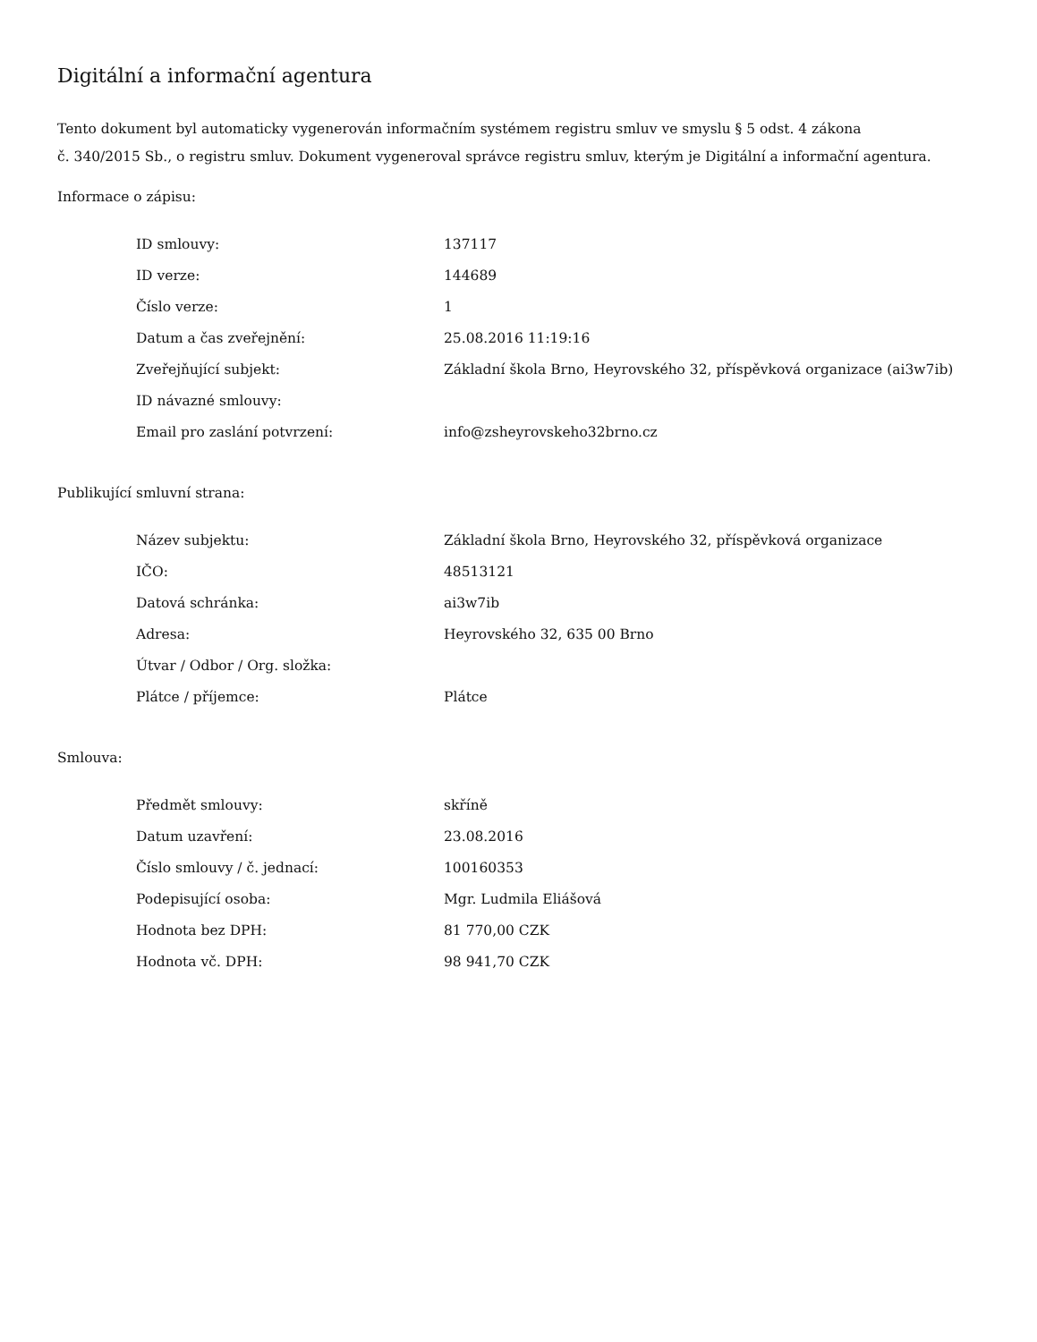Digitální a informační agentura
Tento dokument byl automaticky vygenerován informačním systémem registru smluv ve smyslu § 5 odst. 4 zákona
č. 340/2015 Sb., o registru smluv. Dokument vygeneroval správce registru smluv, kterým je Digitální a informační agentura.
Informace o zápisu:
| ID smlouvy: | 137117 |
| ID verze: | 144689 |
| Číslo verze: | 1 |
| Datum a čas zveřejnění: | 25.08.2016 11:19:16 |
| Zveřejňující subjekt: | Základní škola Brno, Heyrovského 32, příspěvková organizace (ai3w7ib) |
| ID návazné smlouvy: | |
| Email pro zaslání potvrzení: | info@zsheyrovskeho32brno.cz |
Publikující smluvní strana:
| Název subjektu: | Základní škola Brno, Heyrovského 32, příspěvková organizace |
| IČO: | 48513121 |
| Datová schránka: | ai3w7ib |
| Adresa: | Heyrovského 32, 635 00 Brno |
| Útvar / Odbor / Org. složka: | |
| Plátce / příjemce: | Plátce |
Smlouva:
| Předmět smlouvy: | skříně |
| Datum uzavření: | 23.08.2016 |
| Číslo smlouvy / č. jednací: | 100160353 |
| Podepisující osoba: | Mgr. Ludmila Eliášová |
| Hodnota bez DPH: | 81 770,00 CZK |
| Hodnota vč. DPH: | 98 941,70 CZK |